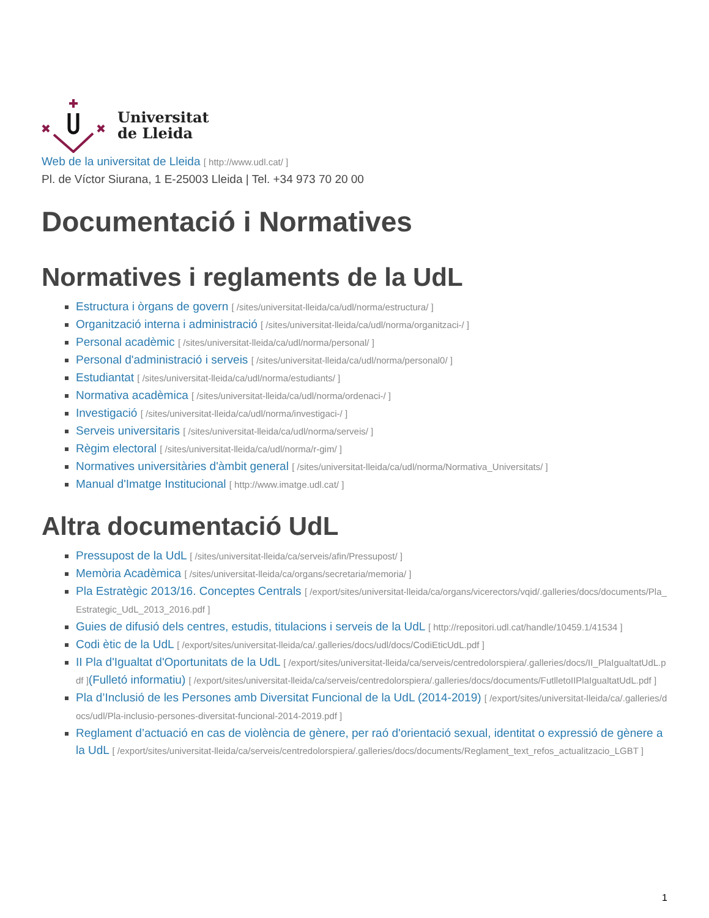Universitat
de Lleida
Web de la universitat de Lleida [ http://www.udl.cat/ ]
Pl. de Víctor Siurana, 1 E-25003 Lleida | Tel. +34 973 70 20 00
Documentació i Normatives
Normatives i reglaments de la UdL
Estructura i òrgans de govern [ /sites/universitat-lleida/ca/udl/norma/estructura/ ]
Organització interna i administració [ /sites/universitat-lleida/ca/udl/norma/organitzaci-/ ]
Personal acadèmic [ /sites/universitat-lleida/ca/udl/norma/personal/ ]
Personal d'administració i serveis [ /sites/universitat-lleida/ca/udl/norma/personal0/ ]
Estudiantat [ /sites/universitat-lleida/ca/udl/norma/estudiants/ ]
Normativa acadèmica [ /sites/universitat-lleida/ca/udl/norma/ordenaci-/ ]
Investigació [ /sites/universitat-lleida/ca/udl/norma/investigaci-/ ]
Serveis universitaris [ /sites/universitat-lleida/ca/udl/norma/serveis/ ]
Règim electoral [ /sites/universitat-lleida/ca/udl/norma/r-gim/ ]
Normatives universitàries d'àmbit general [ /sites/universitat-lleida/ca/udl/norma/Normativa_Universitats/ ]
Manual d'Imatge Institucional [ http://www.imatge.udl.cat/ ]
Altra documentació UdL
Pressupost de la UdL [ /sites/universitat-lleida/ca/serveis/afin/Pressupost/ ]
Memòria Acadèmica [ /sites/universitat-lleida/ca/organs/secretaria/memoria/ ]
Pla Estratègic 2013/16. Conceptes Centrals [ /export/sites/universitat-lleida/ca/organs/vicerectors/vqid/.galleries/docs/documents/Pla_Estrategic_UdL_2013_2016.pdf ]
Guies de difusió dels centres, estudis, titulacions i serveis de la UdL [ http://repositori.udl.cat/handle/10459.1/41534 ]
Codi ètic de la UdL [ /export/sites/universitat-lleida/ca/.galleries/docs/udl/docs/CodiEticUdL.pdf ]
II Pla d'Igualtat d'Oportunitats de la UdL [ /export/sites/universitat-lleida/ca/serveis/centredolorspiera/.galleries/docs/II_PlaIgualtatUdL.pdf ](Fulletó informatiu) [ /export/sites/universitat-lleida/ca/serveis/centredolorspiera/.galleries/docs/documents/FutlletoIIPlaIgualtatUdL.pdf ]
Pla d’Inclusió de les Persones amb Diversitat Funcional de la UdL (2014-2019) [ /export/sites/universitat-lleida/ca/.galleries/docs/udl/Pla-inclusio-persones-diversitat-funcional-2014-2019.pdf ]
Reglament d’actuació en cas de violència de gènere, per raó d'orientació sexual, identitat o expressió de gènere a la UdL [ /export/sites/universitat-lleida/ca/serveis/centredolorspiera/.galleries/docs/documents/Reglament_text_refos_actualitzacio_LGBT ]
1